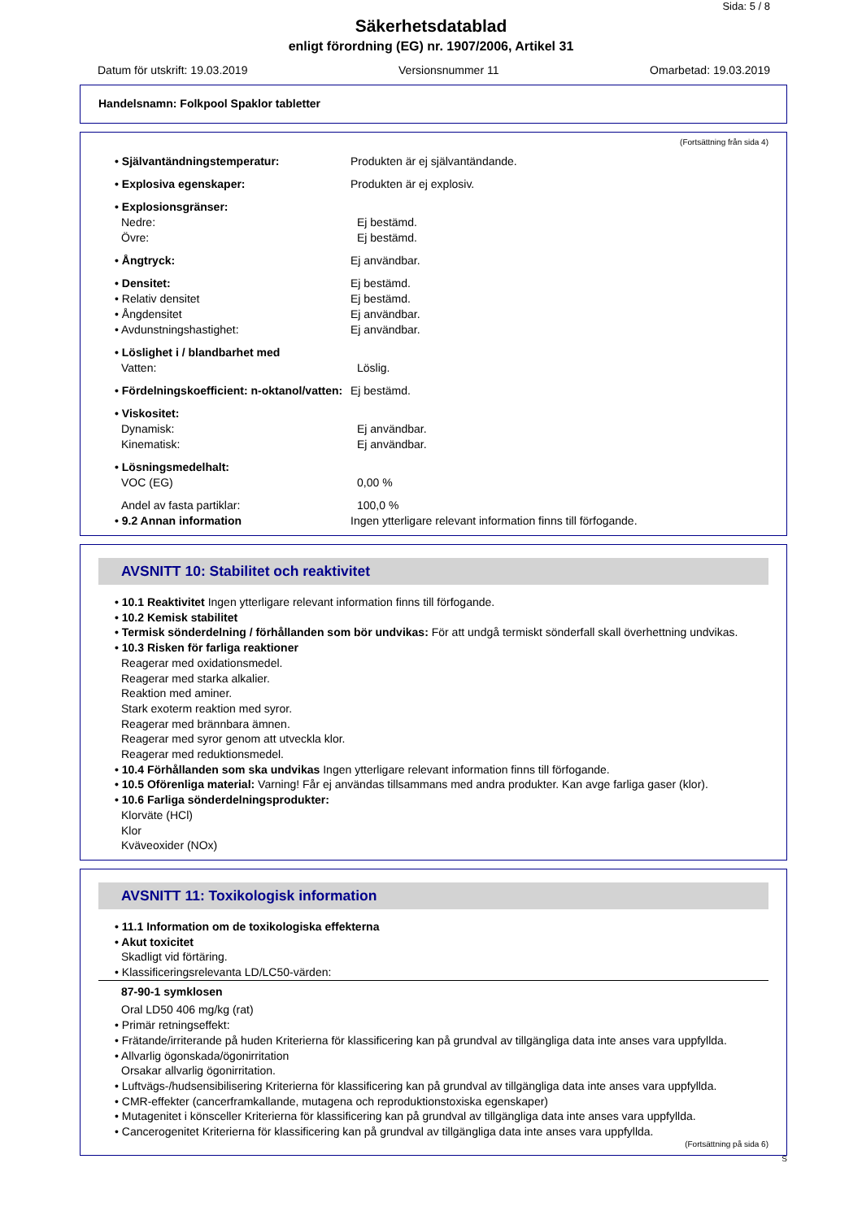Sida: 5 / 8
Säkerhetsdatablad
enligt förordning (EG) nr. 1907/2006, Artikel 31
Datum för utskrift: 19.03.2019 Versionsnummer 11 Omarbetad: 19.03.2019
Handelsnamn: Folkpool Spaklor tabletter
(Fortsättning från sida 4)
• Självantändningstemperatur: Produkten är ej självantändande.
• Explosiva egenskaper: Produkten är ej explosiv.
• Explosionsgränser:
Nedre: Ej bestämd.
Övre: Ej bestämd.
• Ångtryck: Ej användbar.
• Densitet: Ej bestämd.
• Relativ densitet Ej bestämd.
• Ångdensitet Ej användbar.
• Avdunstningshastighet: Ej användbar.
• Löslighet i / blandbarhet med
Vatten: Löslig.
• Fördelningskoefficient: n-oktanol/vatten:
Ej bestämd.
• Viskositet:
Dynamisk: Ej användbar.
Kinematisk: Ej användbar.
• Lösningsmedelhalt:
VOC (EG) 0,00 %
Andel av fasta partiklar: 100,0 %
• 9.2 Annan information Ingen ytterligare relevant information finns till förfogande.
AVSNITT 10: Stabilitet och reaktivitet
• 10.1 Reaktivitet Ingen ytterligare relevant information finns till förfogande.
• 10.2 Kemisk stabilitet
• Termisk sönderdelning / förhållanden som bör undvikas: För att undgå termiskt sönderfall skall överhettning undvikas.
• 10.3 Risken för farliga reaktioner
Reagerar med oxidationsmedel.
Reagerar med starka alkalier.
Reaktion med aminer.
Stark exoterm reaktion med syror.
Reagerar med brännbara ämnen.
Reagerar med syror genom att utveckla klor.
Reagerar med reduktionsmedel.
• 10.4 Förhållanden som ska undvikas Ingen ytterligare relevant information finns till förfogande.
• 10.5 Oförenliga material: Varning! Får ej användas tillsammans med andra produkter. Kan avge farliga gaser (klor).
• 10.6 Farliga sönderdelningsprodukter:
Klorväte (HCl)
Klor
Kväveoxider (NOx)
AVSNITT 11: Toxikologisk information
• 11.1 Information om de toxikologiska effekterna
• Akut toxicitet
Skadligt vid förtäring.
• Klassificeringsrelevanta LD/LC50-värden:
87-90-1 symklosen
Oral LD50 406 mg/kg (rat)
• Primär retningseffekt:
• Frätande/irriterande på huden Kriterierna för klassificering kan på grundval av tillgängliga data inte anses vara uppfyllda.
• Allvarlig ögonskada/ögonirritation
Orsakar allvarlig ögonirritation.
• Luftvägs-/hudsensibilisering Kriterierna för klassificering kan på grundval av tillgängliga data inte anses vara uppfyllda.
• CMR-effekter (cancerframkallande, mutagena och reproduktionstoxiska egenskaper)
• Mutagenitet i könsceller Kriterierna för klassificering kan på grundval av tillgängliga data inte anses vara uppfyllda.
• Cancerogenitet Kriterierna för klassificering kan på grundval av tillgängliga data inte anses vara uppfyllda.
(Fortsättning på sida 6)
S